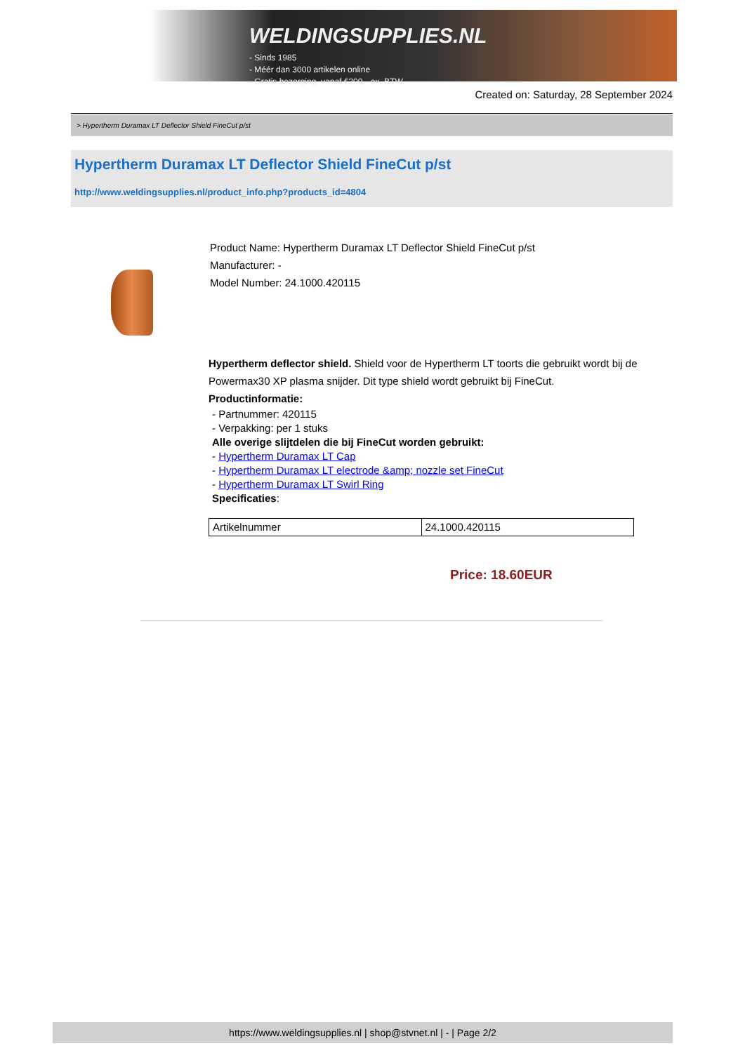WELDINGSUPPLIES.NL
- Sinds 1985
- Méér dan 3000 artikelen online
- Gratis bezorging, vanaf €200,--ex. BTW
Created on: Saturday, 28 September 2024
> Hypertherm Duramax LT Deflector Shield FineCut p/st
Hypertherm Duramax LT Deflector Shield FineCut p/st
http://www.weldingsupplies.nl/product_info.php?products_id=4804
Product Name: Hypertherm Duramax LT Deflector Shield FineCut p/st
Manufacturer: -
Model Number: 24.1000.420115
Hypertherm deflector shield. Shield voor de Hypertherm LT toorts die gebruikt wordt bij de Powermax30 XP plasma snijder. Dit type shield wordt gebruikt bij FineCut.
Productinformatie:
- Partnummer: 420115
- Verpakking: per 1 stuks
Alle overige slijtdelen die bij FineCut worden gebruikt:
- Hypertherm Duramax LT Cap
- Hypertherm Duramax LT electrode &amp; nozzle set FineCut
- Hypertherm Duramax LT Swirl Ring
Specificaties:
| Artikelnummer | 24.1000.420115 |
Price: 18.60EUR
https://www.weldingsupplies.nl | shop@stvnet.nl | - | Page 2/2